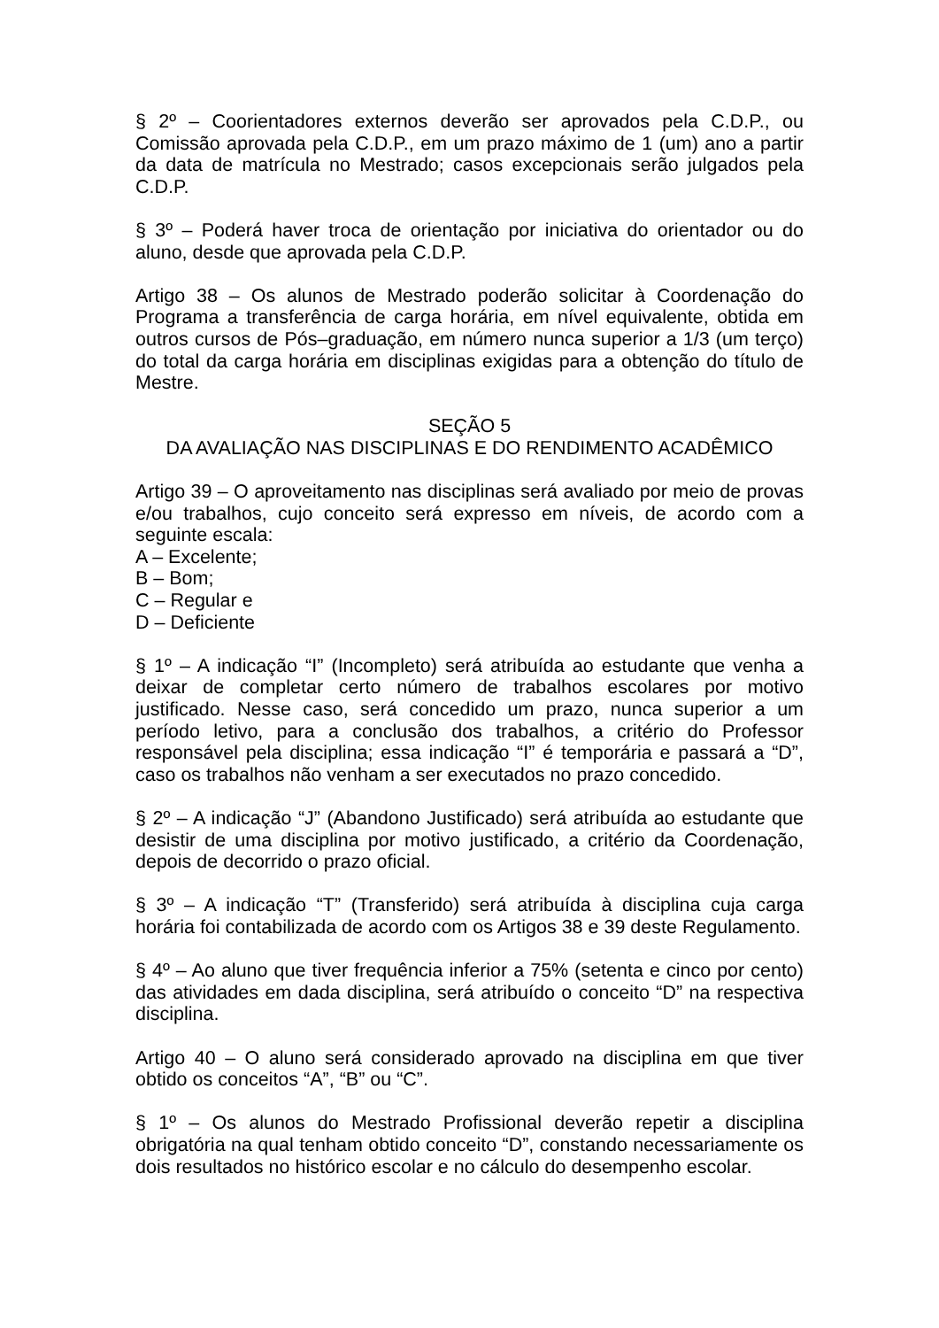§ 2º – Coorientadores externos deverão ser aprovados pela C.D.P., ou Comissão aprovada pela C.D.P., em um prazo máximo de 1 (um) ano a partir da data de matrícula no Mestrado; casos excepcionais serão julgados pela C.D.P.
§ 3º – Poderá haver troca de orientação por iniciativa do orientador ou do aluno, desde que aprovada pela C.D.P.
Artigo 38 – Os alunos de Mestrado poderão solicitar à Coordenação do Programa a transferência de carga horária, em nível equivalente, obtida em outros cursos de Pós–graduação, em número nunca superior a 1/3 (um terço) do total da carga horária em disciplinas exigidas para a obtenção do título de Mestre.
SEÇÃO 5
DA AVALIAÇÃO NAS DISCIPLINAS E DO RENDIMENTO ACADÊMICO
Artigo 39 – O aproveitamento nas disciplinas será avaliado por meio de provas e/ou trabalhos, cujo conceito será expresso em níveis, de acordo com a seguinte escala:
A – Excelente;
B – Bom;
C – Regular e
D – Deficiente
§ 1º – A indicação “I” (Incompleto) será atribuída ao estudante que venha a deixar de completar certo número de trabalhos escolares por motivo justificado. Nesse caso, será concedido um prazo, nunca superior a um período letivo, para a conclusão dos trabalhos, a critério do Professor responsável pela disciplina; essa indicação “I” é temporária e passará a “D”, caso os trabalhos não venham a ser executados no prazo concedido.
§ 2º – A indicação “J” (Abandono Justificado) será atribuída ao estudante que desistir de uma disciplina por motivo justificado, a critério da Coordenação, depois de decorrido o prazo oficial.
§ 3º – A indicação “T” (Transferido) será atribuída à disciplina cuja carga horária foi contabilizada de acordo com os Artigos 38 e 39 deste Regulamento.
§ 4º – Ao aluno que tiver frequência inferior a 75% (setenta e cinco por cento) das atividades em dada disciplina, será atribuído o conceito “D” na respectiva disciplina.
Artigo 40 – O aluno será considerado aprovado na disciplina em que tiver obtido os conceitos “A”, “B” ou “C”.
§ 1º – Os alunos do Mestrado Profissional deverão repetir a disciplina obrigatória na qual tenham obtido conceito “D”, constando necessariamente os dois resultados no histórico escolar e no cálculo do desempenho escolar.